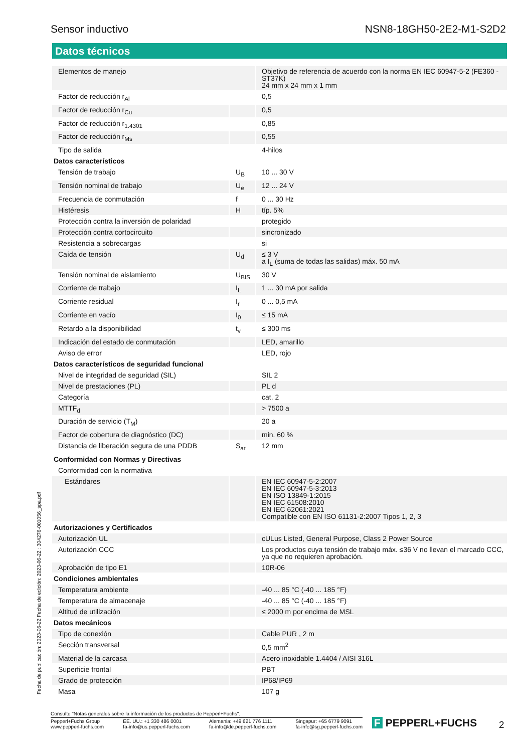Sensor inductivo NSN8-18GH50-2E2-M1-S2D2
Datos técnicos
| Elementos de manejo | | Objetivo de referencia de acuerdo con la norma EN IEC 60947-5-2 (FE360 - ST37K) 24 mm x 24 mm x 1 mm |
| Factor de reducción r<sub>Al</sub> | | 0,5 |
| Factor de reducción r<sub>Cu</sub> | | 0,5 |
| Factor de reducción r<sub>1.4301</sub> | | 0,85 |
| Factor de reducción r<sub>Ms</sub> | | 0,55 |
| Tipo de salida | | 4-hilos |
| Datos característicos | | |
| Tensión de trabajo | U<sub>B</sub> | 10 ... 30 V |
| Tensión nominal de trabajo | U<sub>e</sub> | 12 ... 24 V |
| Frecuencia de conmutación | f | 0 ... 30 Hz |
| Histéresis | H | típ. 5% |
| Protección contra la inversión de polaridad | | protegido |
| Protección contra cortocircuito | | sincronizado |
| Resistencia a sobrecargas | | si |
| Caída de tensión | U<sub>d</sub> | ≤ 3 V a I<sub>L</sub> (suma de todas las salidas) máx. 50 mA |
| Tensión nominal de aislamiento | U<sub>BIS</sub> | 30 V |
| Corriente de trabajo | I<sub>L</sub> | 1 ... 30 mA por salida |
| Corriente residual | I<sub>r</sub> | 0 ... 0,5 mA |
| Corriente en vacío | I<sub>0</sub> | ≤ 15 mA |
| Retardo a la disponibilidad | t<sub>v</sub> | ≤ 300 ms |
| Indicación del estado de conmutación | | LED, amarillo |
| Aviso de error | | LED, rojo |
| Datos característicos de seguridad funcional | | |
| Nivel de integridad de seguridad (SIL) | | SIL 2 |
| Nivel de prestaciones (PL) | | PL d |
| Categoría | | cat. 2 |
| MTTF<sub>d</sub> | | > 7500 a |
| Duración de servicio (T<sub>M</sub>) | | 20 a |
| Factor de cobertura de diagnóstico (DC) | | min. 60 % |
| Distancia de liberación segura de una PDDB | S<sub>ar</sub> | 12 mm |
| Conformidad con Normas y Directivas | | |
| Conformidad con la normativa | | |
| Estándares | | EN IEC 60947-5-2:2007 EN IEC 60947-5-3:2013 EN ISO 13849-1:2015 EN IEC 61508:2010 EN IEC 62061:2021 Compatible con EN ISO 61131-2:2007 Tipos 1, 2, 3 |
| Autorizaciones y Certificados | | |
| Autorización UL | | cULus Listed, General Purpose, Class 2 Power Source |
| Autorización CCC | | Los productos cuya tensión de trabajo máx. ≤36 V no llevan el marcado CCC, ya que no requieren aprobación. |
| Aprobación de tipo E1 | | 10R-06 |
| Condiciones ambientales | | |
| Temperatura ambiente | | -40 ... 85 °C (-40 ... 185 °F) |
| Temperatura de almacenaje | | -40 ... 85 °C (-40 ... 185 °F) |
| Altitud de utilización | | ≤ 2000 m por encima de MSL |
| Datos mecánicos | | |
| Tipo de conexión | | Cable PUR , 2 m |
| Sección transversal | | 0,5 mm<sup>2</sup> |
| Material de la carcasa | | Acero inoxidable 1.4404 / AISI 316L |
| Superficie frontal | | PBT |
| Grado de protección | | IP68/IP69 |
| Masa | | 107 g |
Fecha de publicación: 2023-06-22 Fecha de edición: 2023-06-22 : 304276-001056_spa.pdf
Consulte "Notas generales sobre la información de los productos de Pepperl+Fuchs".
Pepperl+Fuchs Group
www.pepperl-fuchs.com EE. UU.: +1 330 486 0001
fa-info@us.pepperl-fuchs.com Alemania: +49 621 776 1111
fa-info@de.pepperl-fuchs.com Singapur: +65 6779 9091
fa-info@sg.pepperl-fuchs.com
F PEPPERL+FUCHS 2